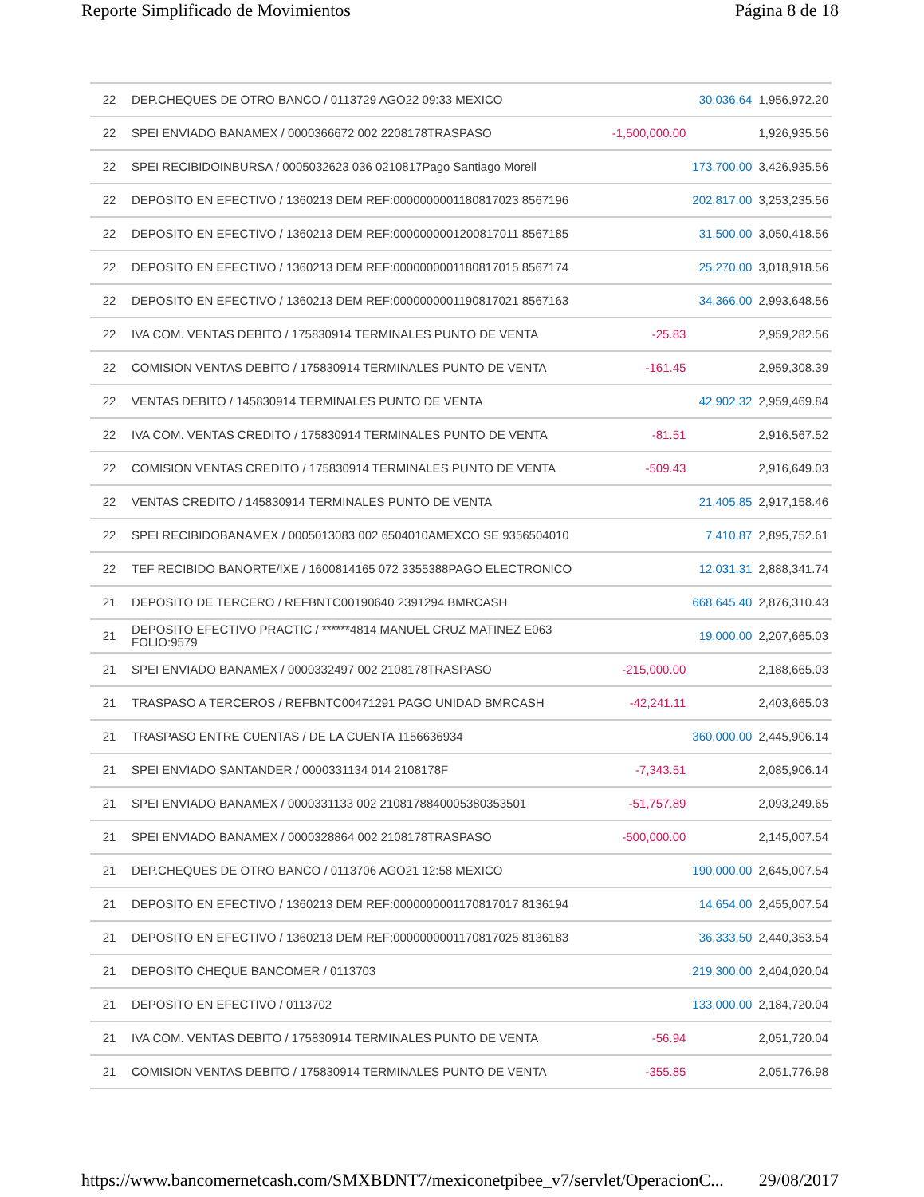Reporte Simplificado de Movimientos Página 8 de 18
| 22 | DEP.CHEQUES DE OTRO BANCO / 0113729 AGO22 09:33 MEXICO | | 30,036.64 | 1,956,972.20 |
| 22 | SPEI ENVIADO BANAMEX / 0000366672 002 2208178TRASPASO | -1,500,000.00 | | 1,926,935.56 |
| 22 | SPEI RECIBIDOINBURSA / 0005032623 036 0210817Pago Santiago Morell | | 173,700.00 | 3,426,935.56 |
| 22 | DEPOSITO EN EFECTIVO / 1360213 DEM REF:0000000001180817023 8567196 | | 202,817.00 | 3,253,235.56 |
| 22 | DEPOSITO EN EFECTIVO / 1360213 DEM REF:0000000001200817011 8567185 | | 31,500.00 | 3,050,418.56 |
| 22 | DEPOSITO EN EFECTIVO / 1360213 DEM REF:0000000001180817015 8567174 | | 25,270.00 | 3,018,918.56 |
| 22 | DEPOSITO EN EFECTIVO / 1360213 DEM REF:0000000001190817021 8567163 | | 34,366.00 | 2,993,648.56 |
| 22 | IVA COM. VENTAS DEBITO / 175830914 TERMINALES PUNTO DE VENTA | -25.83 | | 2,959,282.56 |
| 22 | COMISION VENTAS DEBITO / 175830914 TERMINALES PUNTO DE VENTA | -161.45 | | 2,959,308.39 |
| 22 | VENTAS DEBITO / 145830914 TERMINALES PUNTO DE VENTA | | 42,902.32 | 2,959,469.84 |
| 22 | IVA COM. VENTAS CREDITO / 175830914 TERMINALES PUNTO DE VENTA | -81.51 | | 2,916,567.52 |
| 22 | COMISION VENTAS CREDITO / 175830914 TERMINALES PUNTO DE VENTA | -509.43 | | 2,916,649.03 |
| 22 | VENTAS CREDITO / 145830914 TERMINALES PUNTO DE VENTA | | 21,405.85 | 2,917,158.46 |
| 22 | SPEI RECIBIDOBANAMEX / 0005013083 002 6504010AMEXCO SE 9356504010 | | 7,410.87 | 2,895,752.61 |
| 22 | TEF RECIBIDO BANORTE/IXE / 1600814165 072 3355388PAGO ELECTRONICO | | 12,031.31 | 2,888,341.74 |
| 21 | DEPOSITO DE TERCERO / REFBNTC00190640 2391294 BMRCASH | | 668,645.40 | 2,876,310.43 |
| 21 | DEPOSITO EFECTIVO PRACTIC / ******4814 MANUEL CRUZ MATINEZ E063 FOLIO:9579 | | 19,000.00 | 2,207,665.03 |
| 21 | SPEI ENVIADO BANAMEX / 0000332497 002 2108178TRASPASO | -215,000.00 | | 2,188,665.03 |
| 21 | TRASPASO A TERCEROS / REFBNTC00471291 PAGO UNIDAD BMRCASH | -42,241.11 | | 2,403,665.03 |
| 21 | TRASPASO ENTRE CUENTAS / DE LA CUENTA 1156636934 | | 360,000.00 | 2,445,906.14 |
| 21 | SPEI ENVIADO SANTANDER / 0000331134 014 2108178F | -7,343.51 | | 2,085,906.14 |
| 21 | SPEI ENVIADO BANAMEX / 0000331133 002 2108178840005380353501 | -51,757.89 | | 2,093,249.65 |
| 21 | SPEI ENVIADO BANAMEX / 0000328864 002 2108178TRASPASO | -500,000.00 | | 2,145,007.54 |
| 21 | DEP.CHEQUES DE OTRO BANCO / 0113706 AGO21 12:58 MEXICO | | 190,000.00 | 2,645,007.54 |
| 21 | DEPOSITO EN EFECTIVO / 1360213 DEM REF:0000000001170817017 8136194 | | 14,654.00 | 2,455,007.54 |
| 21 | DEPOSITO EN EFECTIVO / 1360213 DEM REF:0000000001170817025 8136183 | | 36,333.50 | 2,440,353.54 |
| 21 | DEPOSITO CHEQUE BANCOMER / 0113703 | | 219,300.00 | 2,404,020.04 |
| 21 | DEPOSITO EN EFECTIVO / 0113702 | | 133,000.00 | 2,184,720.04 |
| 21 | IVA COM. VENTAS DEBITO / 175830914 TERMINALES PUNTO DE VENTA | -56.94 | | 2,051,720.04 |
| 21 | COMISION VENTAS DEBITO / 175830914 TERMINALES PUNTO DE VENTA | -355.85 | | 2,051,776.98 |
https://www.bancomernetcash.com/SMXBDNT7/mexiconetpibee_v7/servlet/OperacionC... 29/08/2017